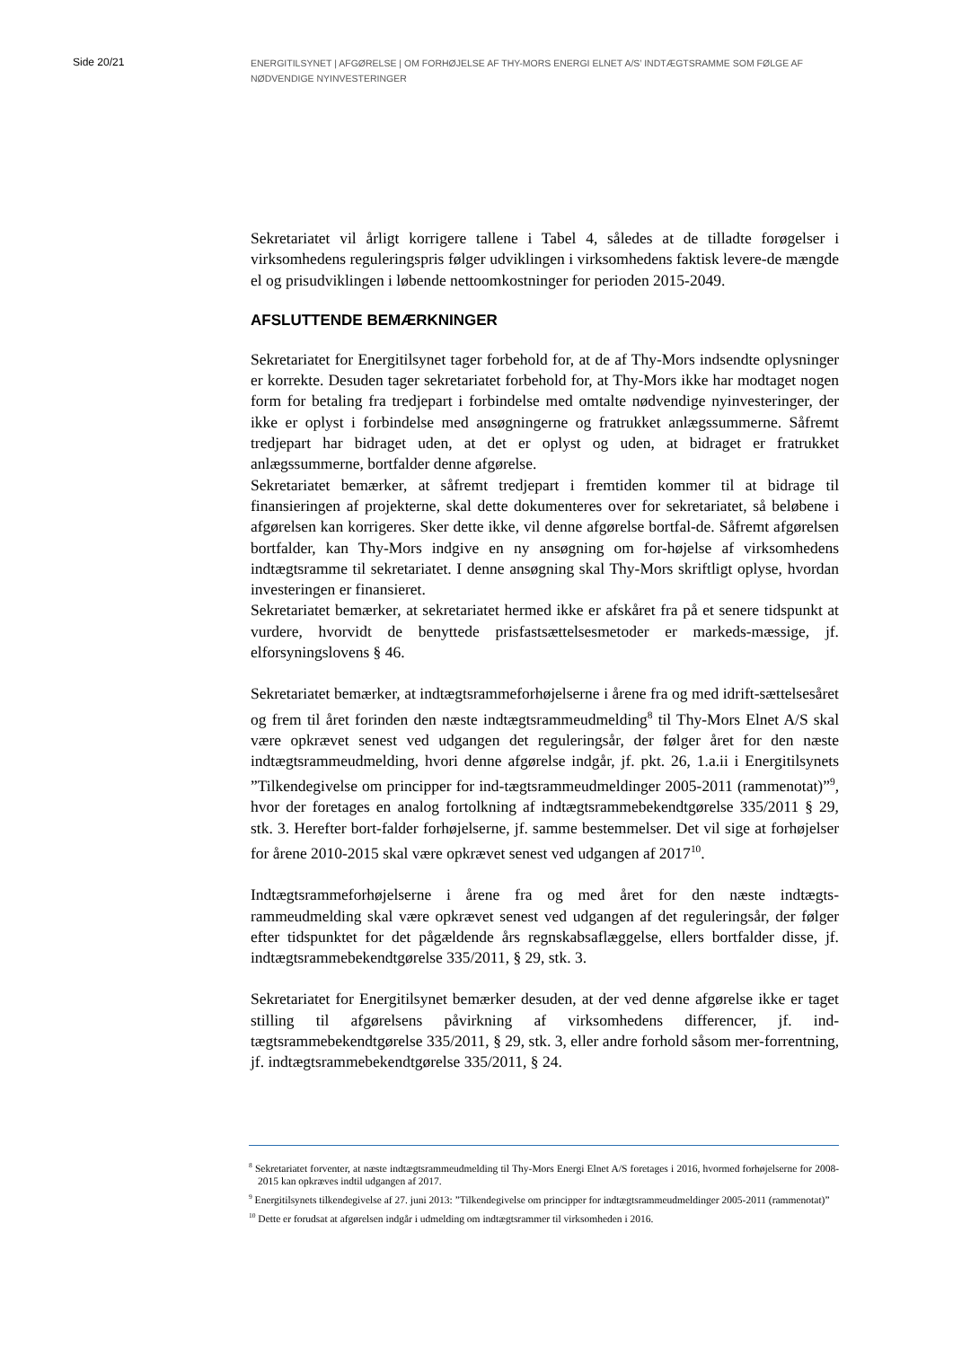Side 20/21
ENERGITILSYNET | AFGØRELSE | OM FORHØJELSE AF THY-MORS ENERGI ELNET A/S’ INDTÆGTSRAMME SOM FØLGE AF NØDVENDIGE NYINVESTERINGER
Sekretariatet vil årligt korrigere tallene i Tabel 4, således at de tilladte forøgelser i virksomhedens reguleringspris følger udviklingen i virksomhedens faktisk levere-de mængde el og prisudviklingen i løbende nettoomkostninger for perioden 2015-2049.
AFSLUTTENDE BEMÆRKNINGER
Sekretariatet for Energitilsynet tager forbehold for, at de af Thy-Mors indsendte oplysninger er korrekte. Desuden tager sekretariatet forbehold for, at Thy-Mors ikke har modtaget nogen form for betaling fra tredjepart i forbindelse med omtalte nødvendige nyinvesteringer, der ikke er oplyst i forbindelse med ansøgningerne og fratrukket anlægssummerne. Såfremt tredjepart har bidraget uden, at det er oplyst og uden, at bidraget er fratrukket anlægssummerne, bortfalder denne afgørelse.
Sekretariatet bemærker, at såfremt tredjepart i fremtiden kommer til at bidrage til finansieringen af projekterne, skal dette dokumenteres over for sekretariatet, så beløbene i afgørelsen kan korrigeres. Sker dette ikke, vil denne afgørelse bortfal-de. Såfremt afgørelsen bortfalder, kan Thy-Mors indgive en ny ansøgning om for-højelse af virksomhedens indtægtsramme til sekretariatet. I denne ansøgning skal Thy-Mors skriftligt oplyse, hvordan investeringen er finansieret.
Sekretariatet bemærker, at sekretariatet hermed ikke er afskåret fra på et senere tidspunkt at vurdere, hvorvidt de benyttede prisfastsættelsesmetoder er markeds-mæssige, jf. elforsyningslovens § 46.
Sekretariatet bemærker, at indtægtsrammeforhøjelserne i årene fra og med idrift-sættelsesåret og frem til året forinden den næste indtægtsrammeudmelding<sup>8</sup> til Thy-Mors Elnet A/S skal være opkrævet senest ved udgangen det reguleringsår, der følger året for den næste indtægtsrammeudmelding, hvori denne afgørelse indgår, jf. pkt. 26, 1.a.ii i Energitilsynets ”Tilkendegivelse om principper for ind-tægtsrammeudmeldinger 2005-2011 (rammenotat)”<sup>9</sup>, hvor der foretages en analog fortolkning af indtægtsrammebekendtgørelse 335/2011 § 29, stk. 3. Herefter bort-falder forhøjelserne, jf. samme bestemmelser. Det vil sige at forhøjelser for årene 2010-2015 skal være opkrævet senest ved udgangen af 2017<sup>10</sup>.
Indtægtsrammeforhøjelserne i årene fra og med året for den næste indtægts-rammeudmelding skal være opkrævet senest ved udgangen af det reguleringsår, der følger efter tidspunktet for det pågældende års regnskabsaflæggelse, ellers bortfalder disse, jf. indtægtsrammebekendtgørelse 335/2011, § 29, stk. 3.
Sekretariatet for Energitilsynet bemærker desuden, at der ved denne afgørelse ikke er taget stilling til afgørelsens påvirkning af virksomhedens differencer, jf. ind-tægtsrammebekendtgørelse 335/2011, § 29, stk. 3, eller andre forhold såsom mer-forrentning, jf. indtægtsrammebekendtgørelse 335/2011, § 24.
<sup>8</sup> Sekretariatet forventer, at næste indtægtsrammeudmelding til Thy-Mors Energi Elnet A/S foretages i 2016, hvormed forhøjelserne for 2008-2015 kan opkræves indtil udgangen af 2017.
<sup>9</sup> Energitilsynets tilkendegivelse af 27. juni 2013: ”Tilkendegivelse om principper for indtægtsrammeudmeldinger 2005-2011 (rammenotat)”
<sup>10</sup> Dette er forudsat at afgørelsen indgår i udmelding om indtægtsrammer til virksomheden i 2016.